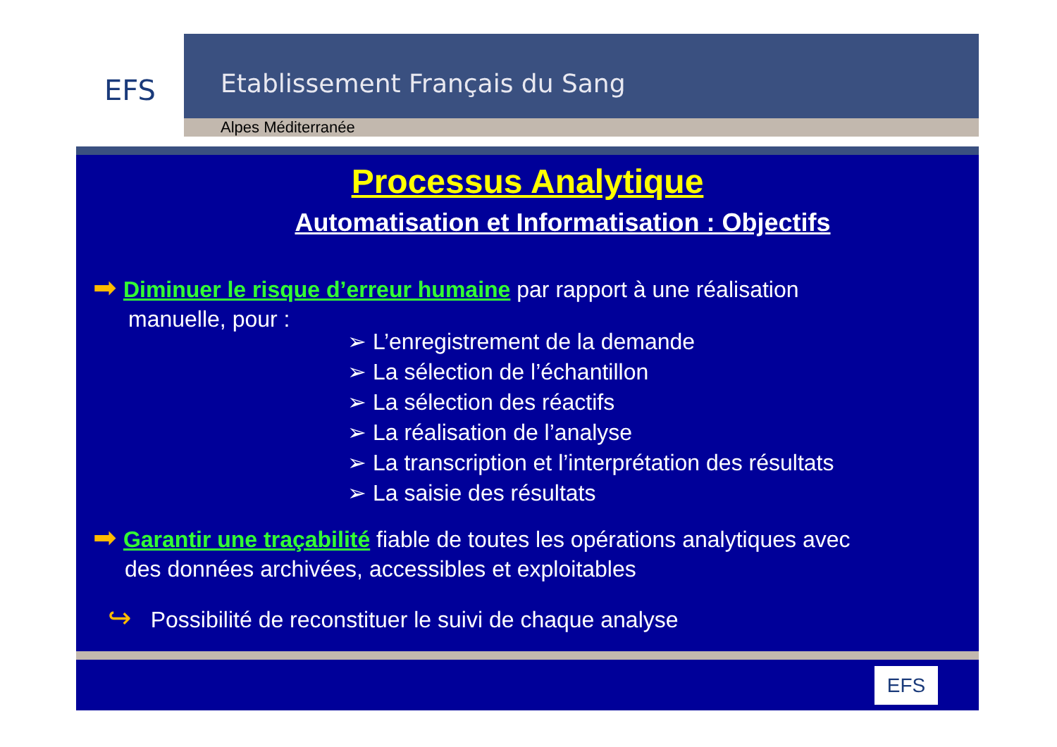EFS
Etablissement Français du Sang
Alpes Méditerranée
Processus Analytique
Automatisation et Informatisation : Objectifs
➡ Diminuer le risque d’erreur humaine par rapport à une réalisation
manuelle, pour :
➢ L’enregistrement de la demande
➢ La sélection de l’échantillon
➢ La sélection des réactifs
➢ La réalisation de l’analyse
➢ La transcription et l’interprétation des résultats
➢ La saisie des résultats
➡ Garantir une traçabilité fiable de toutes les opérations analytiques avec
des données archivées, accessibles et exploitables
↪ Possibilité de reconstituer le suivi de chaque analyse
EFS